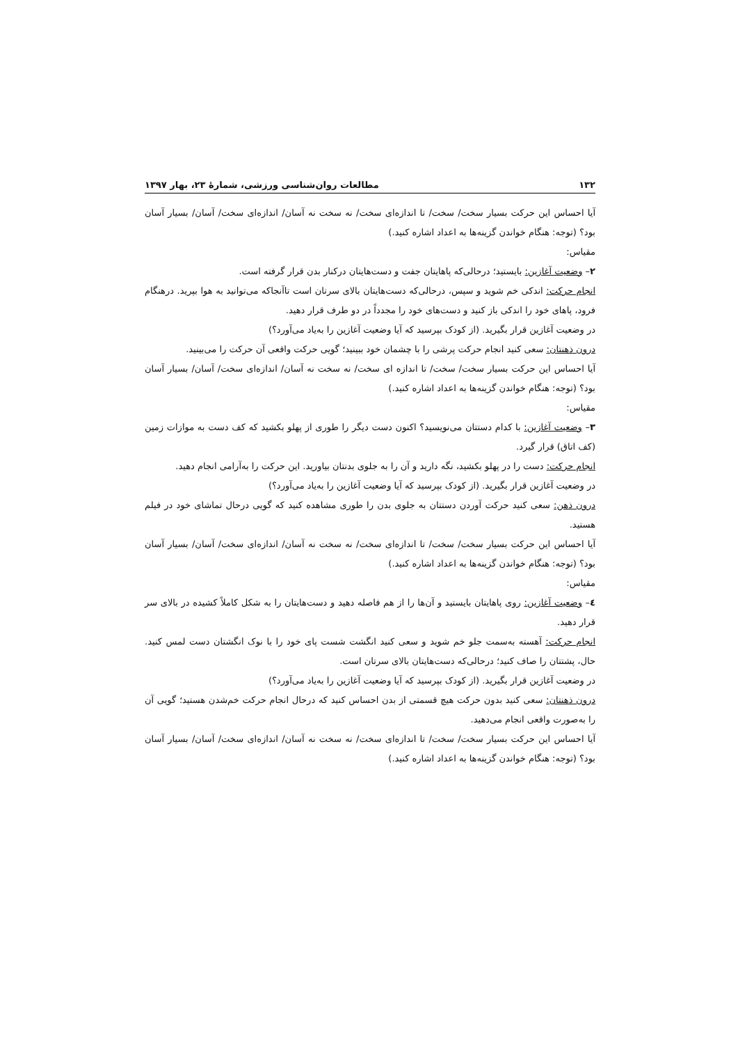۱۳۲ مطالعات روان‌شناسی ورزشی، شمارۀ ۲۳، بهار ۱۳۹۷
آیا احساس این حرکت بسیار سخت/ سخت/ تا اندازه‌ای سخت/ نه سخت نه آسان/ اندازه‌ای سخت/ آسان/ بسیار آسان بود؟ (توجه: هنگام خواندن گزینه‌ها به اعداد اشاره کنید.)
مقیاس:
۲– وضعیت آغازین: بایستید؛ درحالی‌که پاهایتان جفت و دست‌هایتان درکنار بدن قرار گرفته است.
انجام حرکت: اندکی خم شوید و سپس، درحالی‌که دست‌هایتان بالای سرتان است تاآنجاکه می‌توانید به هوا بپرید. درهنگام فرود، پاهای خود را اندکی باز کنید و دست‌های خود را مجدداً در دو طرف قرار دهید.
در وضعیت آغازین قرار بگیرید. (از کودک بپرسید که آیا وضعیت آغازین را به‌یاد می‌آورد؟)
درون ذهنتان: سعی کنید انجام حرکت پرشی را با چشمان خود ببینید؛ گویی حرکت واقعی آن حرکت را می‌بینید.
آیا احساس این حرکت بسیار سخت/ سخت/ تا اندازه ای سخت/ نه سخت نه آسان/ اندازه‌ای سخت/ آسان/ بسیار آسان بود؟ (توجه: هنگام خواندن گزینه‌ها به اعداد اشاره کنید.)
مقیاس:
۳– وضعیت آغازین: با کدام دستتان می‌نویسید؟ اکنون دست دیگر را طوری از پهلو بکشید که کف دست به موازات زمین (کف اتاق) قرار گیرد.
انجام حرکت: دست را در پهلو بکشید، نگه دارید و آن را به جلوی بدنتان بیاورید. این حرکت را به‌آرامی انجام دهید.
در وضعیت آغازین قرار بگیرید. (از کودک بپرسید که آیا وضعیت آغازین را به‌یاد می‌آورد؟)
درون ذهن: سعی کنید حرکت آوردن دستتان به جلوی بدن را طوری مشاهده کنید که گویی درحال تماشای خود در فیلم هستید.
آیا احساس این حرکت بسیار سخت/ سخت/ تا اندازه‌ای سخت/ نه سخت نه آسان/ اندازه‌ای سخت/ آسان/ بسیار آسان بود؟ (توجه: هنگام خواندن گزینه‌ها به اعداد اشاره کنید.)
مقیاس:
٤– وضعیت آغازین: روی پاهایتان بایستید و آن‌ها را از هم فاصله دهید و دست‌هایتان را به شکل کاملاً کشیده در بالای سر قرار دهید.
انجام حرکت: آهسته به‌سمت جلو خم شوید و سعی کنید انگشت شست پای خود را با نوک انگشتان دست لمس کنید. حال، پشتتان را صاف کنید؛ درحالی‌که دست‌هایتان بالای سرتان است.
در وضعیت آغازین قرار بگیرید. (از کودک بپرسید که آیا وضعیت آغازین را به‌یاد می‌آورد؟)
درون ذهنتان: سعی کنید بدون حرکت هیچ قسمتی از بدن احساس کنید که درحال انجام حرکت خم‌شدن هستید؛ گویی آن را به‌صورت واقعی انجام می‌دهید.
آیا احساس این حرکت بسیار سخت/ سخت/ تا اندازه‌ای سخت/ نه سخت نه آسان/ اندازه‌ای سخت/ آسان/ بسیار آسان بود؟ (توجه: هنگام خواندن گزینه‌ها به اعداد اشاره کنید.)